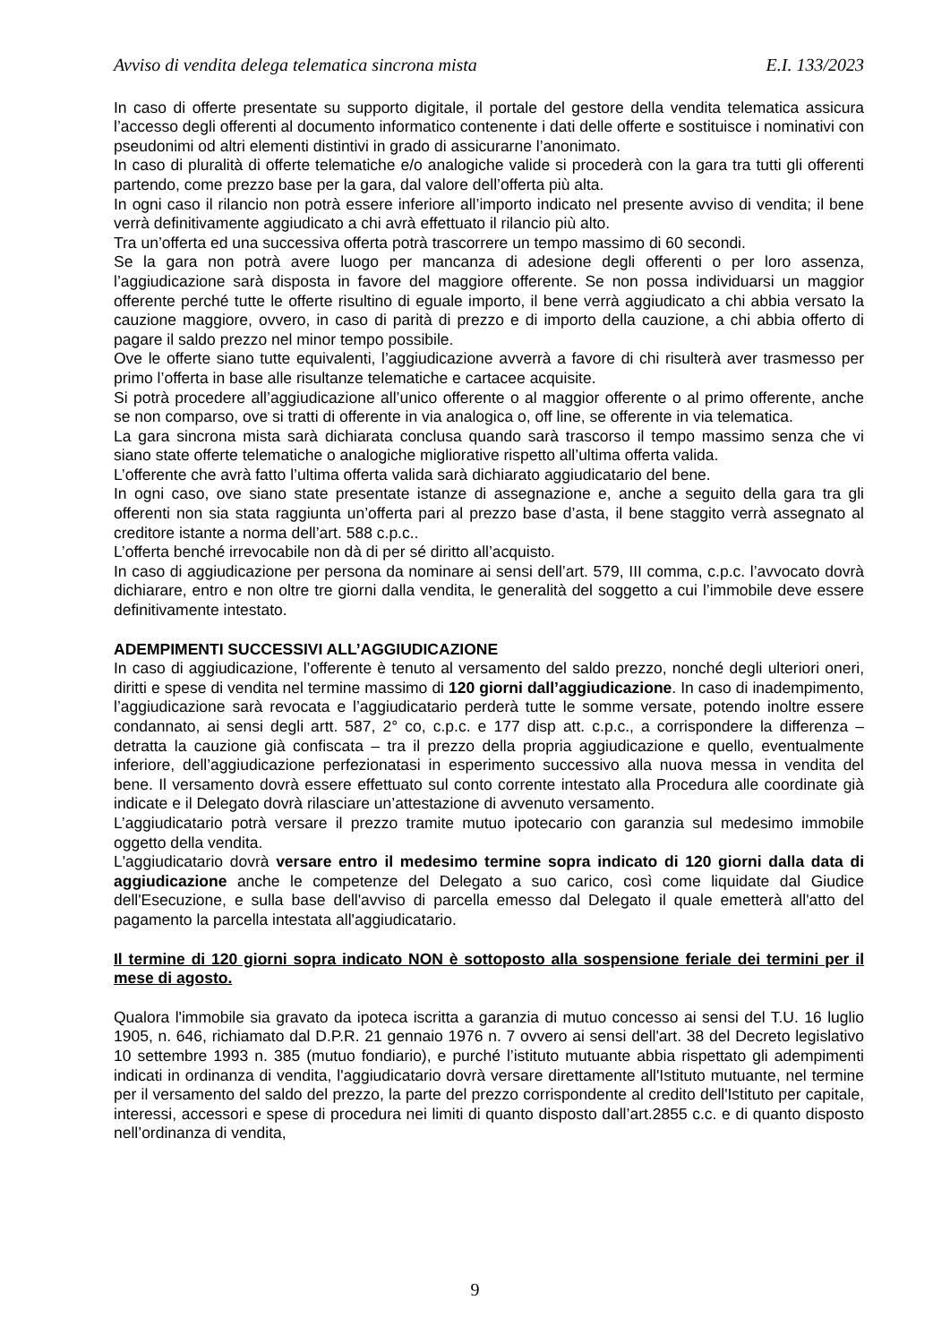Avviso di vendita delega telematica sincrona mista E.I. 133/2023
In caso di offerte presentate su supporto digitale, il portale del gestore della vendita telematica assicura l’accesso degli offerenti al documento informatico contenente i dati delle offerte e sostituisce i nominativi con pseudonimi od altri elementi distintivi in grado di assicurarne l’anonimato.
In caso di pluralità di offerte telematiche e/o analogiche valide si procederà con la gara tra tutti gli offerenti partendo, come prezzo base per la gara, dal valore dell’offerta più alta.
In ogni caso il rilancio non potrà essere inferiore all’importo indicato nel presente avviso di vendita; il bene verrà definitivamente aggiudicato a chi avrà effettuato il rilancio più alto.
Tra un’offerta ed una successiva offerta potrà trascorrere un tempo massimo di 60 secondi.
Se la gara non potrà avere luogo per mancanza di adesione degli offerenti o per loro assenza, l’aggiudicazione sarà disposta in favore del maggiore offerente. Se non possa individuarsi un maggior offerente perché tutte le offerte risultino di eguale importo, il bene verrà aggiudicato a chi abbia versato la cauzione maggiore, ovvero, in caso di parità di prezzo e di importo della cauzione, a chi abbia offerto di pagare il saldo prezzo nel minor tempo possibile.
Ove le offerte siano tutte equivalenti, l’aggiudicazione avverrà a favore di chi risulterà aver trasmesso per primo l’offerta in base alle risultanze telematiche e cartacee acquisite.
Si potrà procedere all’aggiudicazione all’unico offerente o al maggior offerente o al primo offerente, anche se non comparso, ove si tratti di offerente in via analogica o, off line, se offerente in via telematica.
La gara sincrona mista sarà dichiarata conclusa quando sarà trascorso il tempo massimo senza che vi siano state offerte telematiche o analogiche migliorative rispetto all’ultima offerta valida.
L’offerente che avrà fatto l’ultima offerta valida sarà dichiarato aggiudicatario del bene.
In ogni caso, ove siano state presentate istanze di assegnazione e, anche a seguito della gara tra gli offerenti non sia stata raggiunta un’offerta pari al prezzo base d’asta, il bene staggito verrà assegnato al creditore istante a norma dell’art. 588 c.p.c..
L’offerta benché irrevocabile non dà di per sé diritto all’acquisto.
In caso di aggiudicazione per persona da nominare ai sensi dell’art. 579, III comma, c.p.c. l’avvocato dovrà dichiarare, entro e non oltre tre giorni dalla vendita, le generalità del soggetto a cui l’immobile deve essere definitivamente intestato.
ADEMPIMENTI SUCCESSIVI ALL’AGGIUDICAZIONE
In caso di aggiudicazione, l’offerente è tenuto al versamento del saldo prezzo, nonché degli ulteriori oneri, diritti e spese di vendita nel termine massimo di 120 giorni dall’aggiudicazione. In caso di inadempimento, l’aggiudicazione sarà revocata e l’aggiudicatario perderà tutte le somme versate, potendo inoltre essere condannato, ai sensi degli artt. 587, 2° co, c.p.c. e 177 disp att. c.p.c., a corrispondere la differenza – detratta la cauzione già confiscata – tra il prezzo della propria aggiudicazione e quello, eventualmente inferiore, dell’aggiudicazione perfezionatasi in esperimento successivo alla nuova messa in vendita del bene. Il versamento dovrà essere effettuato sul conto corrente intestato alla Procedura alle coordinate già indicate e il Delegato dovrà rilasciare un’attestazione di avvenuto versamento.
L’aggiudicatario potrà versare il prezzo tramite mutuo ipotecario con garanzia sul medesimo immobile oggetto della vendita.
L'aggiudicatario dovrà versare entro il medesimo termine sopra indicato di 120 giorni dalla data di aggiudicazione anche le competenze del Delegato a suo carico, così come liquidate dal Giudice dell'Esecuzione, e sulla base dell'avviso di parcella emesso dal Delegato il quale emetterà all'atto del pagamento la parcella intestata all'aggiudicatario.
Il termine di 120 giorni sopra indicato NON è sottoposto alla sospensione feriale dei termini per il mese di agosto.
Qualora l'immobile sia gravato da ipoteca iscritta a garanzia di mutuo concesso ai sensi del T.U. 16 luglio 1905, n. 646, richiamato dal D.P.R. 21 gennaio 1976 n. 7 ovvero ai sensi dell'art. 38 del Decreto legislativo 10 settembre 1993 n. 385 (mutuo fondiario), e purché l’istituto mutuante abbia rispettato gli adempimenti indicati in ordinanza di vendita, l'aggiudicatario dovrà versare direttamente all'Istituto mutuante, nel termine per il versamento del saldo del prezzo, la parte del prezzo corrispondente al credito dell'Istituto per capitale, interessi, accessori e spese di procedura nei limiti di quanto disposto dall’art.2855 c.c. e di quanto disposto nell’ordinanza di vendita,
9